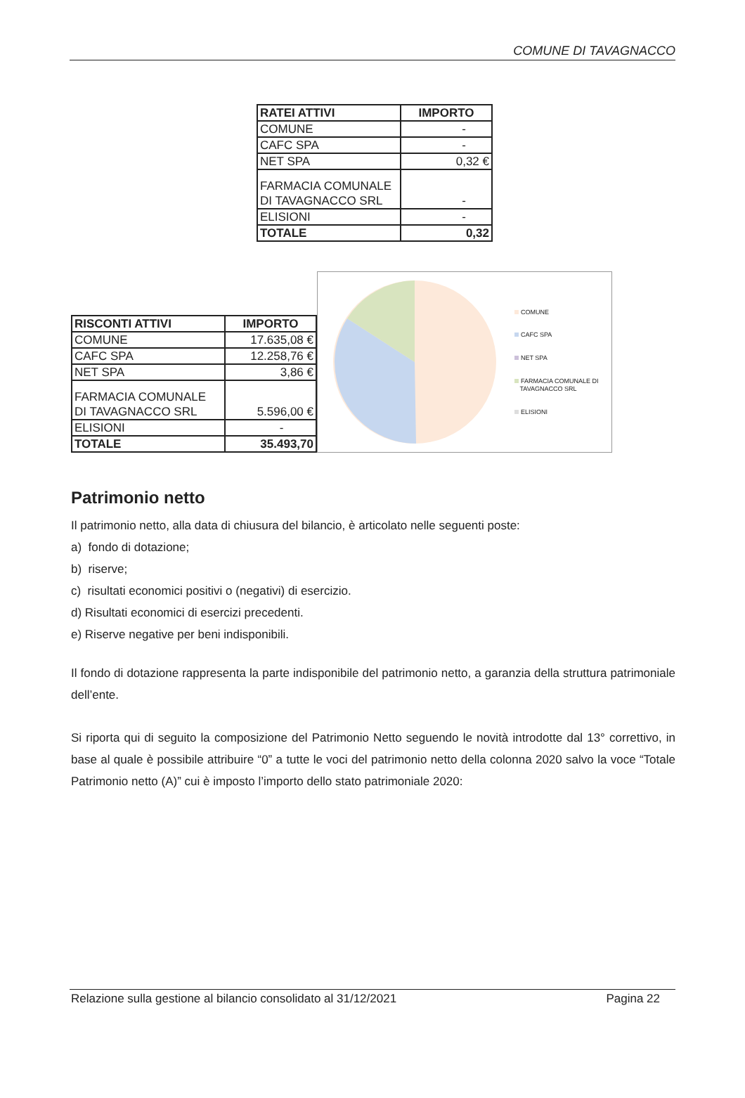COMUNE DI TAVAGNACCO
| RATEI ATTIVI | IMPORTO |
| --- | --- |
| COMUNE | - |
| CAFC SPA | - |
| NET SPA | 0,32 € |
| FARMACIA COMUNALE DI TAVAGNACCO SRL | - |
| ELISIONI | - |
| TOTALE | 0,32 |
| RISCONTI ATTIVI | IMPORTO |
| --- | --- |
| COMUNE | 17.635,08 € |
| CAFC SPA | 12.258,76 € |
| NET SPA | 3,86 € |
| FARMACIA COMUNALE DI TAVAGNACCO SRL | 5.596,00 € |
| ELISIONI | - |
| TOTALE | 35.493,70 |
COMUNE
CAFC SPA
NET SPA
FARMACIA COMUNALE DI
TAVAGNACCO SRL
ELISIONI
Patrimonio netto
Il patrimonio netto, alla data di chiusura del bilancio, è articolato nelle seguenti poste:
a) fondo di dotazione;
b) riserve;
c) risultati economici positivi o (negativi) di esercizio.
d) Risultati economici di esercizi precedenti.
e) Riserve negative per beni indisponibili.
Il fondo di dotazione rappresenta la parte indisponibile del patrimonio netto, a garanzia della struttura patrimoniale dell’ente.
Si riporta qui di seguito la composizione del Patrimonio Netto seguendo le novità introdotte dal 13° correttivo, in base al quale è possibile attribuire “0” a tutte le voci del patrimonio netto della colonna 2020 salvo la voce “Totale Patrimonio netto (A)” cui è imposto l’importo dello stato patrimoniale 2020:
Relazione sulla gestione al bilancio consolidato al 31/12/2021 Pagina 22